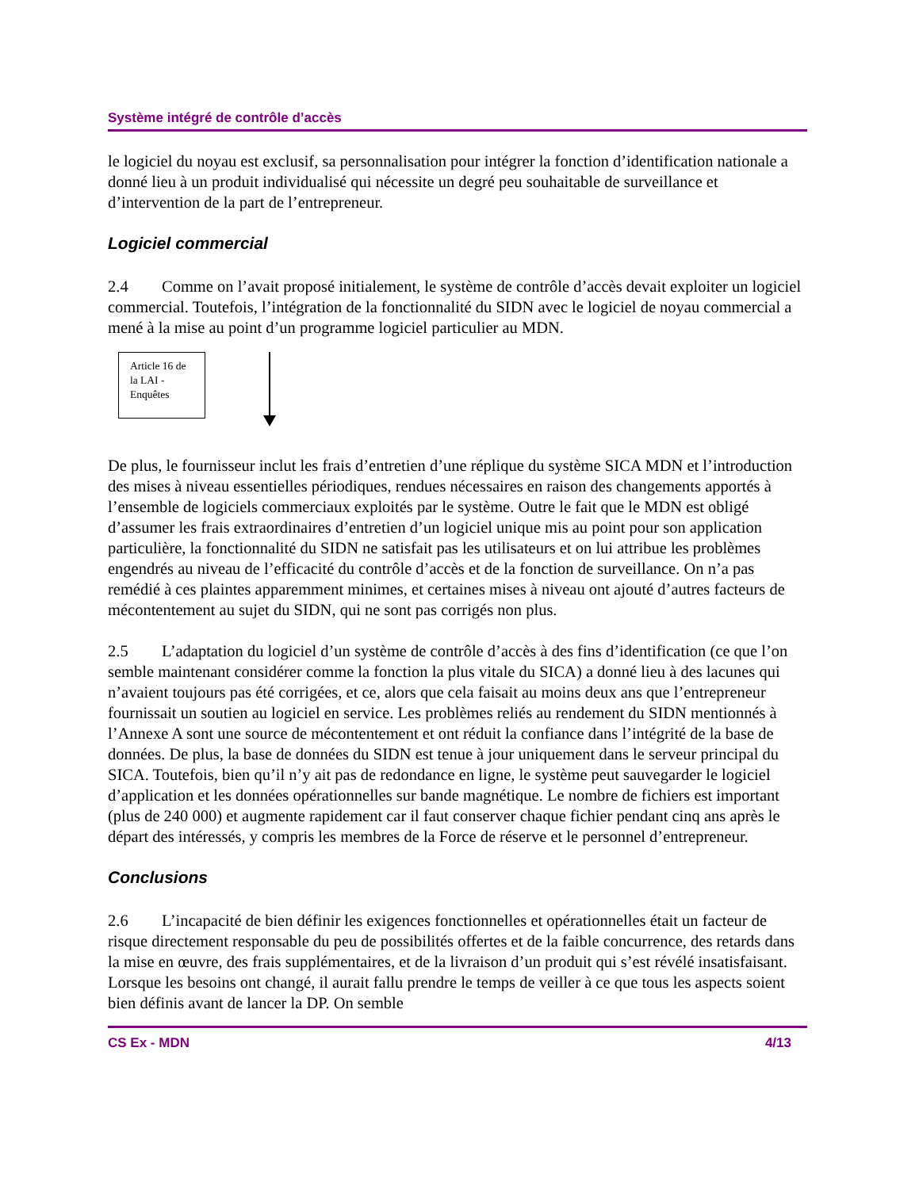Système intégré de contrôle d’accès
le logiciel du noyau est exclusif, sa personnalisation pour intégrer la fonction d’identification nationale a donné lieu à un produit individualisé qui nécessite un degré peu souhaitable de surveillance et d’intervention de la part de l’entrepreneur.
Logiciel commercial
2.4 Comme on l’avait proposé initialement, le système de contrôle d’accès devait exploiter un logiciel commercial. Toutefois, l’intégration de la fonctionnalité du SIDN avec le logiciel de noyau commercial a mené à la mise au point d’un programme logiciel particulier au MDN.
Article 16 de la LAI - Enquêtes
De plus, le fournisseur inclut les frais d’entretien d’une réplique du système SICA MDN et l’introduction des mises à niveau essentielles périodiques, rendues nécessaires en raison des changements apportés à l’ensemble de logiciels commerciaux exploités par le système. Outre le fait que le MDN est obligé d’assumer les frais extraordinaires d’entretien d’un logiciel unique mis au point pour son application particulière, la fonctionnalité du SIDN ne satisfait pas les utilisateurs et on lui attribue les problèmes engendrés au niveau de l’efficacité du contrôle d’accès et de la fonction de surveillance. On n’a pas remédié à ces plaintes apparemment minimes, et certaines mises à niveau ont ajouté d’autres facteurs de mécontentement au sujet du SIDN, qui ne sont pas corrigés non plus.
2.5 L’adaptation du logiciel d’un système de contrôle d’accès à des fins d’identification (ce que l’on semble maintenant considérer comme la fonction la plus vitale du SICA) a donné lieu à des lacunes qui n’avaient toujours pas été corrigées, et ce, alors que cela faisait au moins deux ans que l’entrepreneur fournissait un soutien au logiciel en service. Les problèmes reliés au rendement du SIDN mentionnés à l’Annexe A sont une source de mécontentement et ont réduit la confiance dans l’intégrité de la base de données. De plus, la base de données du SIDN est tenue à jour uniquement dans le serveur principal du SICA. Toutefois, bien qu’il n’y ait pas de redondance en ligne, le système peut sauvegarder le logiciel d’application et les données opérationnelles sur bande magnétique. Le nombre de fichiers est important (plus de 240 000) et augmente rapidement car il faut conserver chaque fichier pendant cinq ans après le départ des intéressés, y compris les membres de la Force de réserve et le personnel d’entrepreneur.
Conclusions
2.6 L’incapacité de bien définir les exigences fonctionnelles et opérationnelles était un facteur de risque directement responsable du peu de possibilités offertes et de la faible concurrence, des retards dans la mise en œuvre, des frais supplémentaires, et de la livraison d’un produit qui s’est révélé insatisfaisant. Lorsque les besoins ont changé, il aurait fallu prendre le temps de veiller à ce que tous les aspects soient bien définis avant de lancer la DP. On semble
CS Ex - MDN 4/13